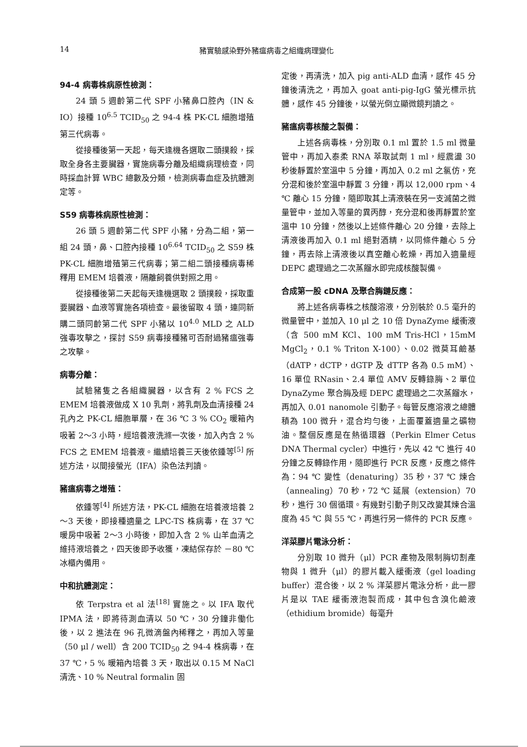14 豬實驗感染野外豬瘟病毒之組織病理變化
94-4 病毒株病原性檢測：
24 頭 5 週齡第二代 SPF 小豬鼻口腔內（IN & IO）接種 10<sup>6.5</sup> TCID<sub>50</sub> 之 94-4 株 PK-CL 細胞增殖第三代病毒。
從接種後第一天起，每天逢機各選取二頭撲殺，採取全身各主要臟器，實施病毒分離及組織病理檢查，同時採血計算 WBC 總數及分類，檢測病毒血症及抗體測定等。
S59 病毒株病原性檢測：
26 頭 5 週齡第二代 SPF 小豬，分為二組，第一組 24 頭，鼻、口腔內接種 10<sup>6.64</sup> TCID<sub>50</sub> 之 S59 株 PK-CL 細胞增殖第三代病毒；第二組二頭接種病毒稀釋用 EMEM 培養液，隔離飼養供對照之用。
從接種後第二天起每天逢機選取 2 頭撲殺，採取重要臟器、血液等實施各項檢查。最後留取 4 頭，連同新購二頭同齡第二代 SPF 小豬以 10<sup>4.0</sup> MLD 之 ALD 強毒攻擊之，探討 S59 病毒接種豬可否耐過豬瘟強毒之攻擊。
病毒分離：
試驗豬隻之各組織臟器，以含有 2 % FCS 之 EMEM 培養液做成 X 10 乳劑，將乳劑及血清接種 24 孔內之 PK-CL 細胞單層，在 36 ℃ 3 % CO<sub>2</sub> 暖箱內吸著 2～3 小時，經培養液洗滌一次後，加入內含 2 % FCS 之 EMEM 培養液。繼續培養三天後依鍾等<sup>[5]</sup> 所述方法，以間接螢光（IFA）染色法判讀。
豬瘟病毒之增殖：
依鍾等<sup>[4]</sup> 所述方法，PK-CL 細胞在培養液培養 2～3 天後，即接種適量之 LPC-TS 株病毒，在 37 ℃ 暖房中吸著 2～3 小時後，即加入含 2 % 山羊血清之維持液培養之，四天後即予收獲，凍結保存於 －80 ℃ 冰櫃內備用。
中和抗體測定：
依 Terpstra et al 法<sup>[18]</sup> 實施之。以 IFA 取代 IPMA 法，即將待測血清以 50 ℃，30 分鐘非働化後，以 2 進法在 96 孔微滴盤內稀釋之，再加入等量（50 μl / well）含 200 TCID<sub>50</sub> 之 94-4 株病毒，在 37 ℃，5 % 暖箱內培養 3 天，取出以 0.15 M NaCl 清洗、10 % Neutral formalin 固
定後，再清洗，加入 pig anti-ALD 血清，感作 45 分鐘後清洗之，再加入 goat anti-pig-IgG 螢光標示抗體，感作 45 分鐘後，以螢光倒立顯微鏡判讀之。
豬瘟病毒核酸之製備：
上述各病毒株，分別取 0.1 ml 置於 1.5 ml 微量管中，再加入泰柔 RNA 萃取試劑 1 ml，經震盪 30 秒後靜置於室溫中 5 分鐘，再加入 0.2 ml 之氯仿，充分混和後於室溫中靜置 3 分鐘，再以 12,000 rpm、4 ℃ 離心 15 分鐘，隨即取其上清液裝在另一支滅菌之微量管中，並加入等量的異丙醇，充分混和後再靜置於室溫中 10 分鐘，然後以上述條件離心 20 分鐘，去除上清液後再加入 0.1 ml 絕對酒精，以同條件離心 5 分鐘，再去除上清液後以真空離心乾燥，再加入適量經 DEPC 處理過之二次蒸餾水即完成核酸製備。
合成第一股 cDNA 及聚合脢鏈反應：
將上述各病毒株之核酸溶液，分別裝於 0.5 毫升的微量管中，並加入 10 μl 之 10 倍 DynaZyme 緩衝液（含 500 mM KCl、100 mM Tris-HCl，15mM MgCl<sub>2</sub>，0.1 % Triton X-100）、0.02 微莫耳鹼基（dATP，dCTP，dGTP 及 dTTP 各為 0.5 mM）、16 單位 RNasin、2.4 單位 AMV 反轉錄脢、2 單位 DynaZyme 聚合脢及經 DEPC 處理過之二次蒸餾水，再加入 0.01 nanomole 引動子。每管反應溶液之總體積為 100 微升，混合均勻後，上面覆蓋適量之礦物油。整個反應是在熱循環器（Perkin Elmer Cetus DNA Thermal cycler）中進行，先以 42 ℃ 進行 40 分鐘之反轉錄作用，隨即進行 PCR 反應，反應之條件為：94 ℃ 變性（denaturing）35 秒，37 ℃ 煉合（annealing）70 秒，72 ℃ 延展（extension）70 秒，進行 30 個循環。有幾對引動子則又改變其煉合溫度為 45 ℃ 與 55 ℃，再進行另一條件的 PCR 反應。
洋菜膠片電泳分析：
分別取 10 微升（μl）PCR 產物及限制脢切割產物與 1 微升（μl）的膠片載入緩衝液（gel loading buffer）混合後，以 2 % 洋菜膠片電泳分析，此一膠片是以 TAE 緩衝液泡製而成，其中包含溴化鹼液（ethidium bromide）每毫升